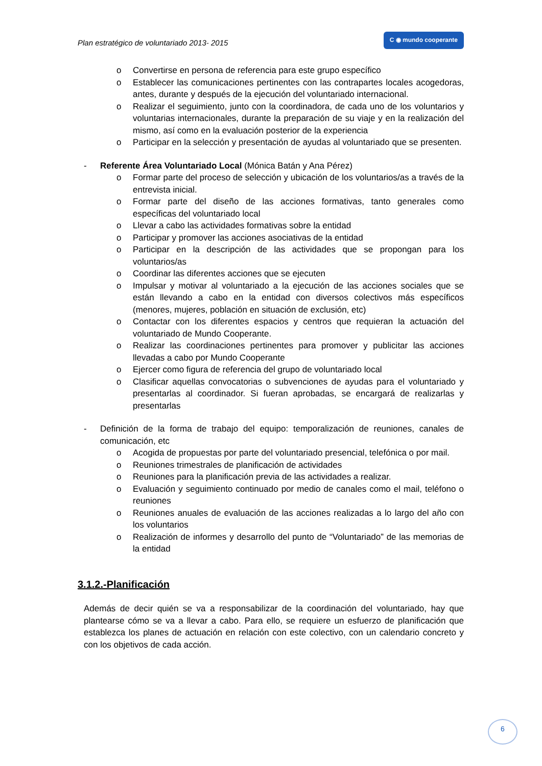Plan estratégico de voluntariado 2013- 2015 C ◉ mundo cooperante
o Convertirse en persona de referencia para este grupo específico
o Establecer las comunicaciones pertinentes con las contrapartes locales acogedoras, antes, durante y después de la ejecución del voluntariado internacional.
o Realizar el seguimiento, junto con la coordinadora, de cada uno de los voluntarios y voluntarias internacionales, durante la preparación de su viaje y en la realización del mismo, así como en la evaluación posterior de la experiencia
o Participar en la selección y presentación de ayudas al voluntariado que se presenten.
- Referente Área Voluntariado Local (Mónica Batán y Ana Pérez)
o Formar parte del proceso de selección y ubicación de los voluntarios/as a través de la entrevista inicial.
o Formar parte del diseño de las acciones formativas, tanto generales como específicas del voluntariado local
o Llevar a cabo las actividades formativas sobre la entidad
o Participar y promover las acciones asociativas de la entidad
o Participar en la descripción de las actividades que se propongan para los voluntarios/as
o Coordinar las diferentes acciones que se ejecuten
o Impulsar y motivar al voluntariado a la ejecución de las acciones sociales que se están llevando a cabo en la entidad con diversos colectivos más específicos (menores, mujeres, población en situación de exclusión, etc)
o Contactar con los diferentes espacios y centros que requieran la actuación del voluntariado de Mundo Cooperante.
o Realizar las coordinaciones pertinentes para promover y publicitar las acciones llevadas a cabo por Mundo Cooperante
o Ejercer como figura de referencia del grupo de voluntariado local
o Clasificar aquellas convocatorias o subvenciones de ayudas para el voluntariado y presentarlas al coordinador. Si fueran aprobadas, se encargará de realizarlas y presentarlas
- Definición de la forma de trabajo del equipo: temporalización de reuniones, canales de comunicación, etc
o Acogida de propuestas por parte del voluntariado presencial, telefónica o por mail.
o Reuniones trimestrales de planificación de actividades
o Reuniones para la planificación previa de las actividades a realizar.
o Evaluación y seguimiento continuado por medio de canales como el mail, teléfono o reuniones
o Reuniones anuales de evaluación de las acciones realizadas a lo largo del año con los voluntarios
o Realización de informes y desarrollo del punto de “Voluntariado” de las memorias de la entidad
3.1.2.-Planificación
Además de decir quién se va a responsabilizar de la coordinación del voluntariado, hay que plantearse cómo se va a llevar a cabo. Para ello, se requiere un esfuerzo de planificación que establezca los planes de actuación en relación con este colectivo, con un calendario concreto y con los objetivos de cada acción.
6